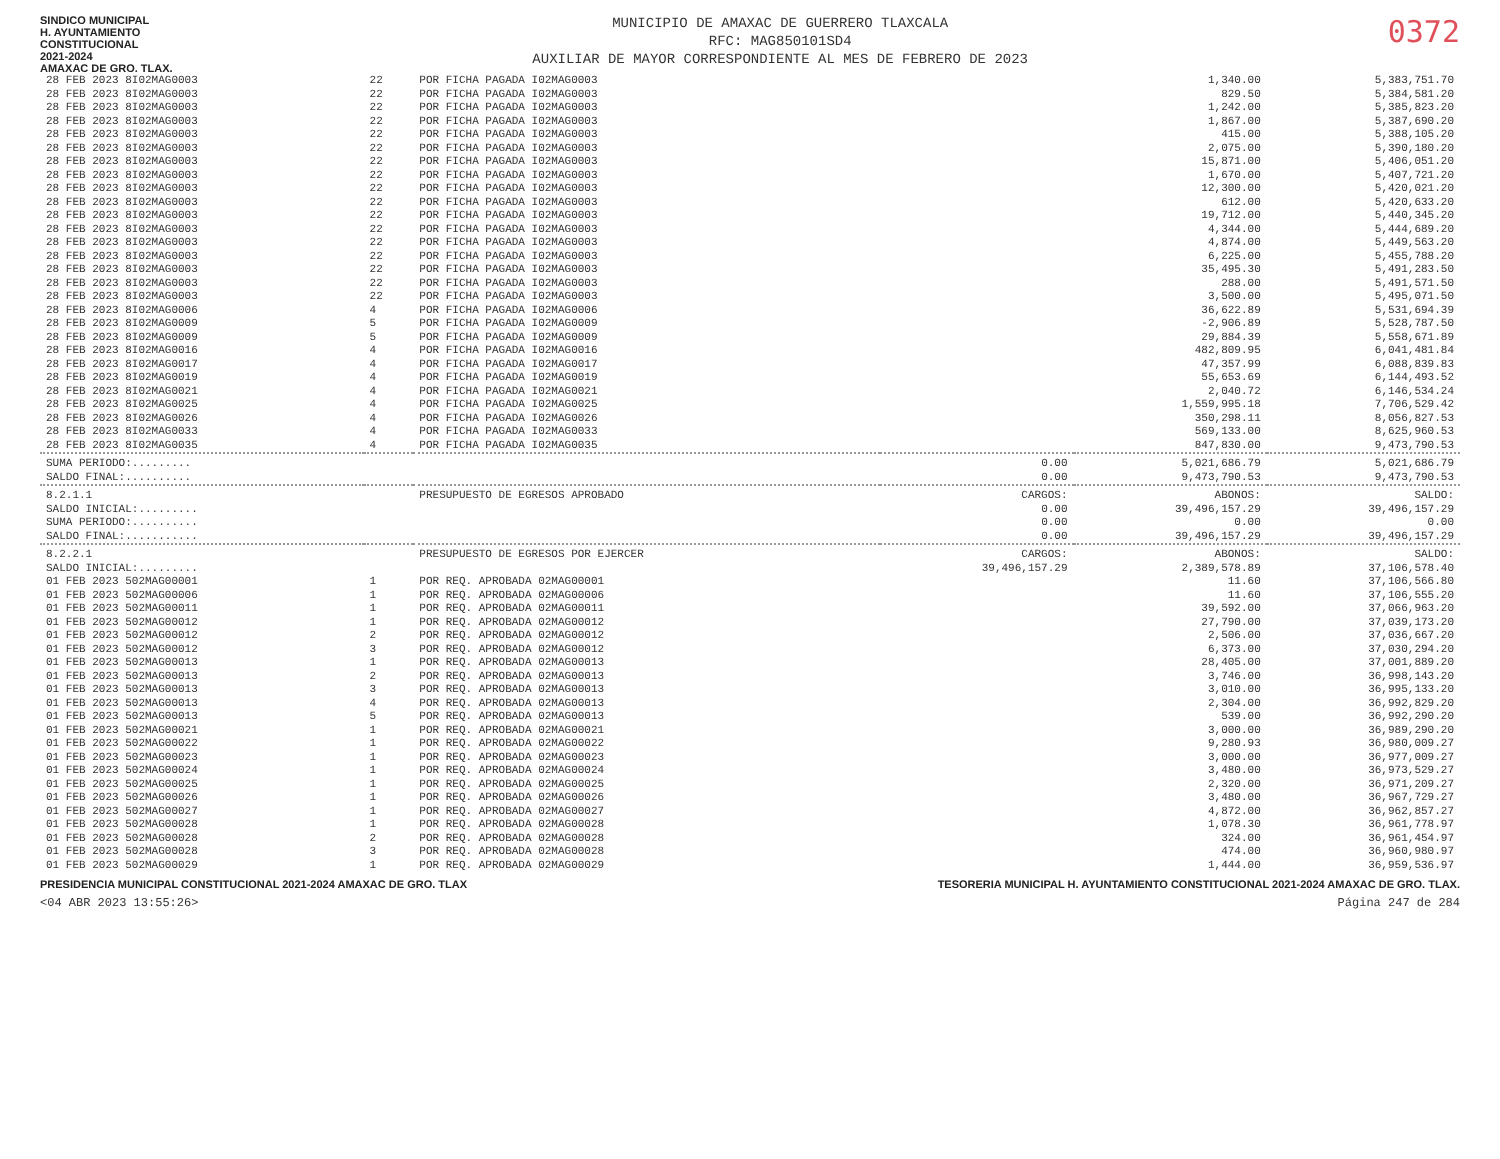SINDICO MUNICIPAL
H. AYUNTAMIENTO
CONSTITUCIONAL
2021-2024
AMAXAC DE GRO. TLAX.
MUNICIPIO DE AMAXAC DE GUERRERO TLAXCALA
RFC: MAG850101SD4
AUXILIAR DE MAYOR CORRESPONDIENTE AL MES DE FEBRERO DE 2023
0372
| 28 FEB 2023 8I02MAG0003 | 22 | POR FICHA PAGADA I02MAG0003 | | 1,340.00 | 5,383,751.70 |
| 28 FEB 2023 8I02MAG0003 | 22 | POR FICHA PAGADA I02MAG0003 | | 829.50 | 5,384,581.20 |
| 28 FEB 2023 8I02MAG0003 | 22 | POR FICHA PAGADA I02MAG0003 | | 1,242.00 | 5,385,823.20 |
| 28 FEB 2023 8I02MAG0003 | 22 | POR FICHA PAGADA I02MAG0003 | | 1,867.00 | 5,387,690.20 |
| 28 FEB 2023 8I02MAG0003 | 22 | POR FICHA PAGADA I02MAG0003 | | 415.00 | 5,388,105.20 |
| 28 FEB 2023 8I02MAG0003 | 22 | POR FICHA PAGADA I02MAG0003 | | 2,075.00 | 5,390,180.20 |
| 28 FEB 2023 8I02MAG0003 | 22 | POR FICHA PAGADA I02MAG0003 | | 15,871.00 | 5,406,051.20 |
| 28 FEB 2023 8I02MAG0003 | 22 | POR FICHA PAGADA I02MAG0003 | | 1,670.00 | 5,407,721.20 |
| 28 FEB 2023 8I02MAG0003 | 22 | POR FICHA PAGADA I02MAG0003 | | 12,300.00 | 5,420,021.20 |
| 28 FEB 2023 8I02MAG0003 | 22 | POR FICHA PAGADA I02MAG0003 | | 612.00 | 5,420,633.20 |
| 28 FEB 2023 8I02MAG0003 | 22 | POR FICHA PAGADA I02MAG0003 | | 19,712.00 | 5,440,345.20 |
| 28 FEB 2023 8I02MAG0003 | 22 | POR FICHA PAGADA I02MAG0003 | | 4,344.00 | 5,444,689.20 |
| 28 FEB 2023 8I02MAG0003 | 22 | POR FICHA PAGADA I02MAG0003 | | 4,874.00 | 5,449,563.20 |
| 28 FEB 2023 8I02MAG0003 | 22 | POR FICHA PAGADA I02MAG0003 | | 6,225.00 | 5,455,788.20 |
| 28 FEB 2023 8I02MAG0003 | 22 | POR FICHA PAGADA I02MAG0003 | | 35,495.30 | 5,491,283.50 |
| 28 FEB 2023 8I02MAG0003 | 22 | POR FICHA PAGADA I02MAG0003 | | 288.00 | 5,491,571.50 |
| 28 FEB 2023 8I02MAG0003 | 22 | POR FICHA PAGADA I02MAG0003 | | 3,500.00 | 5,495,071.50 |
| 28 FEB 2023 8I02MAG0006 | 4 | POR FICHA PAGADA I02MAG0006 | | 36,622.89 | 5,531,694.39 |
| 28 FEB 2023 8I02MAG0009 | 5 | POR FICHA PAGADA I02MAG0009 | | -2,906.89 | 5,528,787.50 |
| 28 FEB 2023 8I02MAG0009 | 5 | POR FICHA PAGADA I02MAG0009 | | 29,884.39 | 5,558,671.89 |
| 28 FEB 2023 8I02MAG0016 | 4 | POR FICHA PAGADA I02MAG0016 | | 482,809.95 | 6,041,481.84 |
| 28 FEB 2023 8I02MAG0017 | 4 | POR FICHA PAGADA I02MAG0017 | | 47,357.99 | 6,088,839.83 |
| 28 FEB 2023 8I02MAG0019 | 4 | POR FICHA PAGADA I02MAG0019 | | 55,653.69 | 6,144,493.52 |
| 28 FEB 2023 8I02MAG0021 | 4 | POR FICHA PAGADA I02MAG0021 | | 2,040.72 | 6,146,534.24 |
| 28 FEB 2023 8I02MAG0025 | 4 | POR FICHA PAGADA I02MAG0025 | | 1,559,995.18 | 7,706,529.42 |
| 28 FEB 2023 8I02MAG0026 | 4 | POR FICHA PAGADA I02MAG0026 | | 350,298.11 | 8,056,827.53 |
| 28 FEB 2023 8I02MAG0033 | 4 | POR FICHA PAGADA I02MAG0033 | | 569,133.00 | 8,625,960.53 |
| 28 FEB 2023 8I02MAG0035 | 4 | POR FICHA PAGADA I02MAG0035 | | 847,830.00 | 9,473,790.53 |
| SUMA PERIODO:......... | | | 0.00 | 5,021,686.79 | 5,021,686.79 |
| SALDO FINAL:.......... | | | 0.00 | 9,473,790.53 | 9,473,790.53 |
| 8.2.1.1 | | PRESUPUESTO DE EGRESOS APROBADO | CARGOS: | ABONOS: | SALDO: |
| SALDO INICIAL:......... | | | 0.00 | 39,496,157.29 | 39,496,157.29 |
| SUMA PERIODO:.......... | | | 0.00 | 0.00 | 0.00 |
| SALDO FINAL:........... | | | 0.00 | 39,496,157.29 | 39,496,157.29 |
| 8.2.2.1 | | PRESUPUESTO DE EGRESOS POR EJERCER | CARGOS: | ABONOS: | SALDO: |
| SALDO INICIAL:......... | | | 39,496,157.29 | 2,389,578.89 | 37,106,578.40 |
| 01 FEB 2023 502MAG00001 | 1 | POR REQ. APROBADA 02MAG00001 | | 11.60 | 37,106,566.80 |
| 01 FEB 2023 502MAG00006 | 1 | POR REQ. APROBADA 02MAG00006 | | 11.60 | 37,106,555.20 |
| 01 FEB 2023 502MAG00011 | 1 | POR REQ. APROBADA 02MAG00011 | | 39,592.00 | 37,066,963.20 |
| 01 FEB 2023 502MAG00012 | 1 | POR REQ. APROBADA 02MAG00012 | | 27,790.00 | 37,039,173.20 |
| 01 FEB 2023 502MAG00012 | 2 | POR REQ. APROBADA 02MAG00012 | | 2,506.00 | 37,036,667.20 |
| 01 FEB 2023 502MAG00012 | 3 | POR REQ. APROBADA 02MAG00012 | | 6,373.00 | 37,030,294.20 |
| 01 FEB 2023 502MAG00013 | 1 | POR REQ. APROBADA 02MAG00013 | | 28,405.00 | 37,001,889.20 |
| 01 FEB 2023 502MAG00013 | 2 | POR REQ. APROBADA 02MAG00013 | | 3,746.00 | 36,998,143.20 |
| 01 FEB 2023 502MAG00013 | 3 | POR REQ. APROBADA 02MAG00013 | | 3,010.00 | 36,995,133.20 |
| 01 FEB 2023 502MAG00013 | 4 | POR REQ. APROBADA 02MAG00013 | | 2,304.00 | 36,992,829.20 |
| 01 FEB 2023 502MAG00013 | 5 | POR REQ. APROBADA 02MAG00013 | | 539.00 | 36,992,290.20 |
| 01 FEB 2023 502MAG00021 | 1 | POR REQ. APROBADA 02MAG00021 | | 3,000.00 | 36,989,290.20 |
| 01 FEB 2023 502MAG00022 | 1 | POR REQ. APROBADA 02MAG00022 | | 9,280.93 | 36,980,009.27 |
| 01 FEB 2023 502MAG00023 | 1 | POR REQ. APROBADA 02MAG00023 | | 3,000.00 | 36,977,009.27 |
| 01 FEB 2023 502MAG00024 | 1 | POR REQ. APROBADA 02MAG00024 | | 3,480.00 | 36,973,529.27 |
| 01 FEB 2023 502MAG00025 | 1 | POR REQ. APROBADA 02MAG00025 | | 2,320.00 | 36,971,209.27 |
| 01 FEB 2023 502MAG00026 | 1 | POR REQ. APROBADA 02MAG00026 | | 3,480.00 | 36,967,729.27 |
| 01 FEB 2023 502MAG00027 | 1 | POR REQ. APROBADA 02MAG00027 | | 4,872.00 | 36,962,857.27 |
| 01 FEB 2023 502MAG00028 | 1 | POR REQ. APROBADA 02MAG00028 | | 1,078.30 | 36,961,778.97 |
| 01 FEB 2023 502MAG00028 | 2 | POR REQ. APROBADA 02MAG00028 | | 324.00 | 36,961,454.97 |
| 01 FEB 2023 502MAG00028 | 3 | POR REQ. APROBADA 02MAG00028 | | 474.00 | 36,960,980.97 |
| 01 FEB 2023 502MAG00029 | 1 | POR REQ. APROBADA 02MAG00029 | | 1,444.00 | 36,959,536.97 |
PRESIDENCIA MUNICIPAL CONSTITUCIONAL 2021-2024 AMAXAC DE GRO. TLAX
TESORERIA MUNICIPAL H. AYUNTAMIENTO CONSTITUCIONAL 2021-2024 AMAXAC DE GRO. TLAX.
<04 ABR 2023 13:55:26> Página 247 de 284